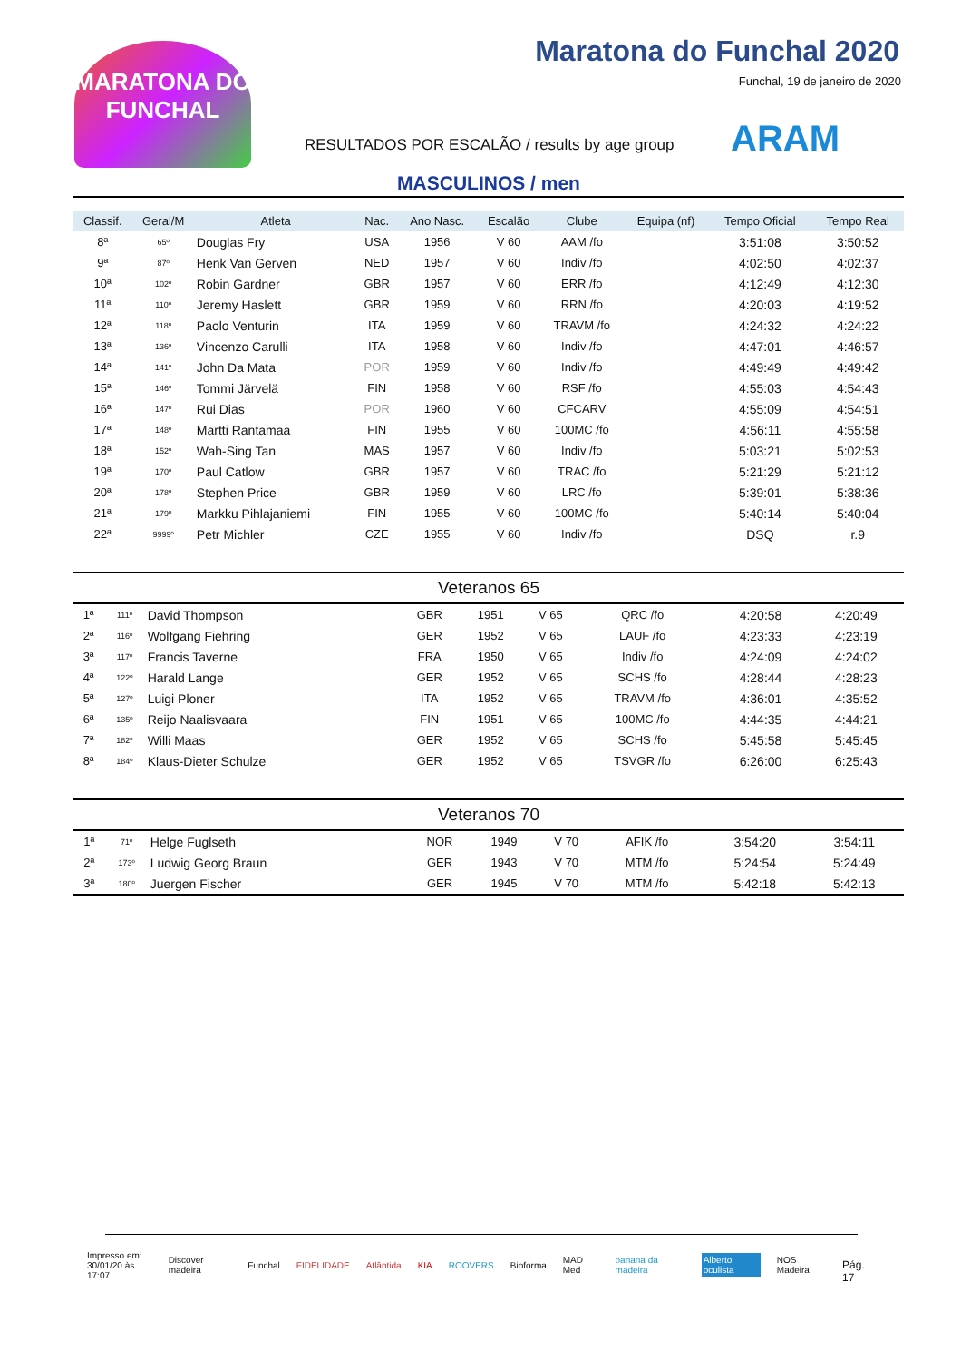MARATONA DO FUNCHAL
Maratona do Funchal 2020
Funchal, 19 de janeiro de 2020
RESULTADOS POR ESCALÃO / results by age group
ARAM
MASCULINOS / men
| Classif. | Geral/M | Atleta | Nac. | Ano Nasc. | Escalão | Clube | Equipa (nf) | Tempo Oficial | Tempo Real |
| --- | --- | --- | --- | --- | --- | --- | --- | --- | --- |
| 8ª | 65º | Douglas Fry | USA | 1956 | V 60 | AAM /fo | | 3:51:08 | 3:50:52 |
| 9ª | 87º | Henk Van Gerven | NED | 1957 | V 60 | Indiv /fo | | 4:02:50 | 4:02:37 |
| 10ª | 102º | Robin Gardner | GBR | 1957 | V 60 | ERR /fo | | 4:12:49 | 4:12:30 |
| 11ª | 110º | Jeremy Haslett | GBR | 1959 | V 60 | RRN /fo | | 4:20:03 | 4:19:52 |
| 12ª | 118º | Paolo Venturin | ITA | 1959 | V 60 | TRAVM /fo | | 4:24:32 | 4:24:22 |
| 13ª | 136º | Vincenzo Carulli | ITA | 1958 | V 60 | Indiv /fo | | 4:47:01 | 4:46:57 |
| 14ª | 141º | John Da Mata | POR | 1959 | V 60 | Indiv /fo | | 4:49:49 | 4:49:42 |
| 15ª | 146º | Tommi Järvelä | FIN | 1958 | V 60 | RSF /fo | | 4:55:03 | 4:54:43 |
| 16ª | 147º | Rui Dias | POR | 1960 | V 60 | CFCARV | | 4:55:09 | 4:54:51 |
| 17ª | 148º | Martti Rantamaa | FIN | 1955 | V 60 | 100MC /fo | | 4:56:11 | 4:55:58 |
| 18ª | 152º | Wah-Sing Tan | MAS | 1957 | V 60 | Indiv /fo | | 5:03:21 | 5:02:53 |
| 19ª | 170º | Paul Catlow | GBR | 1957 | V 60 | TRAC /fo | | 5:21:29 | 5:21:12 |
| 20ª | 178º | Stephen Price | GBR | 1959 | V 60 | LRC /fo | | 5:39:01 | 5:38:36 |
| 21ª | 179º | Markku Pihlajaniemi | FIN | 1955 | V 60 | 100MC /fo | | 5:40:14 | 5:40:04 |
| 22ª | 9999º | Petr Michler | CZE | 1955 | V 60 | Indiv /fo | | DSQ | r.9 |
Veteranos 65
| 1ª | 111º | David Thompson | GBR | 1951 | V 65 | QRC /fo | | 4:20:58 | 4:20:49 |
| 2ª | 116º | Wolfgang Fiehring | GER | 1952 | V 65 | LAUF /fo | | 4:23:33 | 4:23:19 |
| 3ª | 117º | Francis Taverne | FRA | 1950 | V 65 | Indiv /fo | | 4:24:09 | 4:24:02 |
| 4ª | 122º | Harald Lange | GER | 1952 | V 65 | SCHS /fo | | 4:28:44 | 4:28:23 |
| 5ª | 127º | Luigi Ploner | ITA | 1952 | V 65 | TRAVM /fo | | 4:36:01 | 4:35:52 |
| 6ª | 135º | Reijo Naalisvaara | FIN | 1951 | V 65 | 100MC /fo | | 4:44:35 | 4:44:21 |
| 7ª | 182º | Willi Maas | GER | 1952 | V 65 | SCHS /fo | | 5:45:58 | 5:45:45 |
| 8ª | 184º | Klaus-Dieter Schulze | GER | 1952 | V 65 | TSVGR /fo | | 6:26:00 | 6:25:43 |
Veteranos 70
| 1ª | 71º | Helge Fuglseth | NOR | 1949 | V 70 | AFIK /fo | | 3:54:20 | 3:54:11 |
| 2ª | 173º | Ludwig Georg Braun | GER | 1943 | V 70 | MTM /fo | | 5:24:54 | 5:24:49 |
| 3ª | 180º | Juergen Fischer | GER | 1945 | V 70 | MTM /fo | | 5:42:18 | 5:42:13 |
Impresso em:
30/01/20 às 17:07
Discover madeira Funchal FIDELIDADE Atlântida KIA ROOVERS Bioforma MAD Med banana da madeira Alberto oculista NOS Madeira
Pág. 17